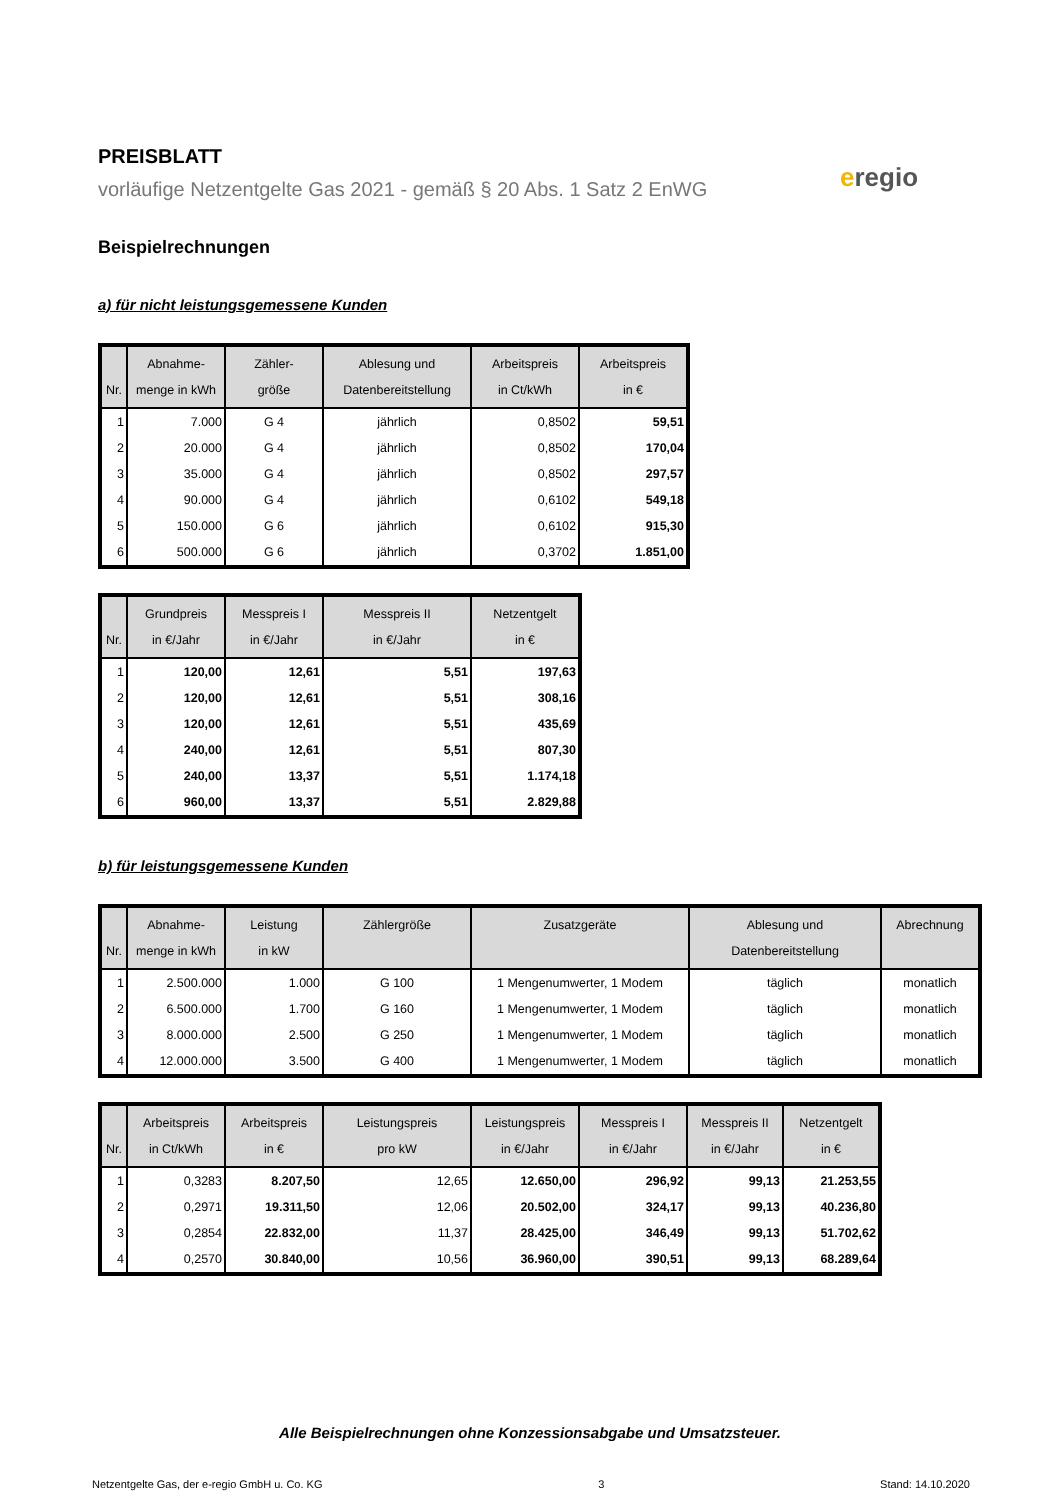eregio
PREISBLATT
vorläufige Netzentgelte Gas 2021 - gemäß § 20 Abs. 1 Satz 2 EnWG
Beispielrechnungen
a) für nicht leistungsgemessene Kunden
| Nr. | Abnahme- menge in kWh | Zähler- größe | Ablesung und Datenbereitstellung | Arbeitspreis in Ct/kWh | Arbeitspreis in € |
| --- | --- | --- | --- | --- | --- |
| 1 | 7.000 | G 4 | jährlich | 0,8502 | 59,51 |
| 2 | 20.000 | G 4 | jährlich | 0,8502 | 170,04 |
| 3 | 35.000 | G 4 | jährlich | 0,8502 | 297,57 |
| 4 | 90.000 | G 4 | jährlich | 0,6102 | 549,18 |
| 5 | 150.000 | G 6 | jährlich | 0,6102 | 915,30 |
| 6 | 500.000 | G 6 | jährlich | 0,3702 | 1.851,00 |
| Nr. | Grundpreis in €/Jahr | Messpreis I in €/Jahr | Messpreis II in €/Jahr | Netzentgelt in € |
| --- | --- | --- | --- | --- |
| 1 | 120,00 | 12,61 | 5,51 | 197,63 |
| 2 | 120,00 | 12,61 | 5,51 | 308,16 |
| 3 | 120,00 | 12,61 | 5,51 | 435,69 |
| 4 | 240,00 | 12,61 | 5,51 | 807,30 |
| 5 | 240,00 | 13,37 | 5,51 | 1.174,18 |
| 6 | 960,00 | 13,37 | 5,51 | 2.829,88 |
b) für leistungsgemessene Kunden
| Nr. | Abnahme- menge in kWh | Leistung in kW | Zählergröße | Zusatzgeräte | Ablesung und Datenbereitstellung | Abrechnung |
| --- | --- | --- | --- | --- | --- | --- |
| 1 | 2.500.000 | 1.000 | G 100 | 1 Mengenumwerter, 1 Modem | täglich | monatlich |
| 2 | 6.500.000 | 1.700 | G 160 | 1 Mengenumwerter, 1 Modem | täglich | monatlich |
| 3 | 8.000.000 | 2.500 | G 250 | 1 Mengenumwerter, 1 Modem | täglich | monatlich |
| 4 | 12.000.000 | 3.500 | G 400 | 1 Mengenumwerter, 1 Modem | täglich | monatlich |
| Nr. | Arbeitspreis in Ct/kWh | Arbeitspreis in € | Leistungspreis pro kW | Leistungspreis in €/Jahr | Messpreis I in €/Jahr | Messpreis II in €/Jahr | Netzentgelt in € |
| --- | --- | --- | --- | --- | --- | --- | --- |
| 1 | 0,3283 | 8.207,50 | 12,65 | 12.650,00 | 296,92 | 99,13 | 21.253,55 |
| 2 | 0,2971 | 19.311,50 | 12,06 | 20.502,00 | 324,17 | 99,13 | 40.236,80 |
| 3 | 0,2854 | 22.832,00 | 11,37 | 28.425,00 | 346,49 | 99,13 | 51.702,62 |
| 4 | 0,2570 | 30.840,00 | 10,56 | 36.960,00 | 390,51 | 99,13 | 68.289,64 |
Alle Beispielrechnungen ohne Konzessionsabgabe und Umsatzsteuer.
Netzentgelte Gas, der e-regio GmbH u. Co. KG 3 Stand: 14.10.2020